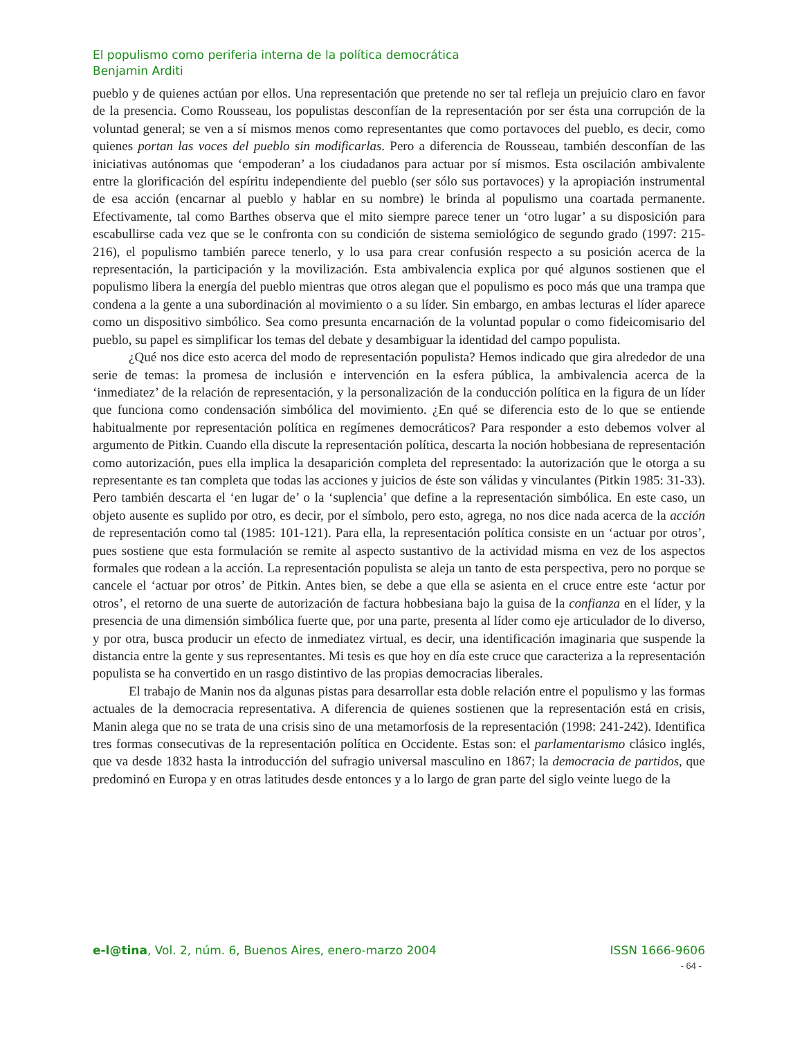El populismo como periferia interna de la política democrática
Benjamin Arditi
pueblo y de quienes actúan por ellos. Una representación que pretende no ser tal refleja un prejuicio claro en favor de la presencia. Como Rousseau, los populistas desconfían de la representación por ser ésta una corrupción de la voluntad general; se ven a sí mismos menos como representantes que como portavoces del pueblo, es decir, como quienes portan las voces del pueblo sin modificarlas. Pero a diferencia de Rousseau, también desconfían de las iniciativas autónomas que ‘empoderan’ a los ciudadanos para actuar por sí mismos. Esta oscilación ambivalente entre la glorificación del espíritu independiente del pueblo (ser sólo sus portavoces) y la apropiación instrumental de esa acción (encarnar al pueblo y hablar en su nombre) le brinda al populismo una coartada permanente. Efectivamente, tal como Barthes observa que el mito siempre parece tener un ‘otro lugar’ a su disposición para escabullirse cada vez que se le confronta con su condición de sistema semiológico de segundo grado (1997: 215-216), el populismo también parece tenerlo, y lo usa para crear confusión respecto a su posición acerca de la representación, la participación y la movilización. Esta ambivalencia explica por qué algunos sostienen que el populismo libera la energía del pueblo mientras que otros alegan que el populismo es poco más que una trampa que condena a la gente a una subordinación al movimiento o a su líder. Sin embargo, en ambas lecturas el líder aparece como un dispositivo simbólico. Sea como presunta encarnación de la voluntad popular o como fideicomisario del pueblo, su papel es simplificar los temas del debate y desambiguar la identidad del campo populista.
¿Qué nos dice esto acerca del modo de representación populista? Hemos indicado que gira alrededor de una serie de temas: la promesa de inclusión e intervención en la esfera pública, la ambivalencia acerca de la ‘inmediatez’ de la relación de representación, y la personalización de la conducción política en la figura de un líder que funciona como condensación simbólica del movimiento. ¿En qué se diferencia esto de lo que se entiende habitualmente por representación política en regímenes democráticos? Para responder a esto debemos volver al argumento de Pitkin. Cuando ella discute la representación política, descarta la noción hobbesiana de representación como autorización, pues ella implica la desaparición completa del representado: la autorización que le otorga a su representante es tan completa que todas las acciones y juicios de éste son válidas y vinculantes (Pitkin 1985: 31-33). Pero también descarta el ‘en lugar de’ o la ‘suplencia’ que define a la representación simbólica. En este caso, un objeto ausente es suplido por otro, es decir, por el símbolo, pero esto, agrega, no nos dice nada acerca de la acción de representación como tal (1985: 101-121). Para ella, la representación política consiste en un ‘actuar por otros’, pues sostiene que esta formulación se remite al aspecto sustantivo de la actividad misma en vez de los aspectos formales que rodean a la acción. La representación populista se aleja un tanto de esta perspectiva, pero no porque se cancele el ‘actuar por otros’ de Pitkin. Antes bien, se debe a que ella se asienta en el cruce entre este ‘actur por otros’, el retorno de una suerte de autorización de factura hobbesiana bajo la guisa de la confianza en el líder, y la presencia de una dimensión simbólica fuerte que, por una parte, presenta al líder como eje articulador de lo diverso, y por otra, busca producir un efecto de inmediatez virtual, es decir, una identificación imaginaria que suspende la distancia entre la gente y sus representantes. Mi tesis es que hoy en día este cruce que caracteriza a la representación populista se ha convertido en un rasgo distintivo de las propias democracias liberales.
El trabajo de Manin nos da algunas pistas para desarrollar esta doble relación entre el populismo y las formas actuales de la democracia representativa. A diferencia de quienes sostienen que la representación está en crisis, Manin alega que no se trata de una crisis sino de una metamorfosis de la representación (1998: 241-242). Identifica tres formas consecutivas de la representación política en Occidente. Estas son: el parlamentarismo clásico inglés, que va desde 1832 hasta la introducción del sufragio universal masculino en 1867; la democracia de partidos, que predominó en Europa y en otras latitudes desde entonces y a lo largo de gran parte del siglo veinte luego de la
e-l@tina, Vol. 2, núm. 6, Buenos Aires, enero-marzo 2004 ISSN 1666-9606
- 64 -